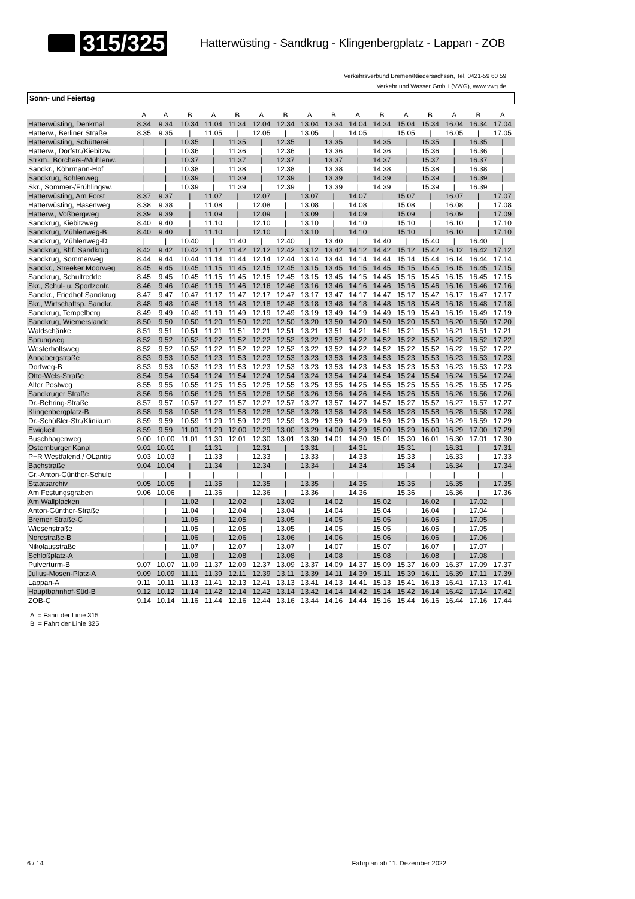315/325 Hatterwüsting - Sandkrug - Klingenbergplatz - Lappan - ZOB
Verkehrsverbund Bremen/Niedersachsen, Tel. 0421-59 60 59
Verkehr und Wasser GmbH (VWG), www.vwg.de
Sonn- und Feiertag
| | A | A | B | A | B | A | B | A | B | A | B | A | B | A | B | A |
| --- | --- | --- | --- | --- | --- | --- | --- | --- | --- | --- | --- | --- | --- | --- | --- | --- |
| Hatterwüsting, Denkmal | 8.34 | 9.34 | 10.34 | 11.04 | 11.34 | 12.04 | 12.34 | 13.04 | 13.34 | 14.04 | 14.34 | 15.04 | 15.34 | 16.04 | 16.34 | 17.04 |
| Hatterw., Berliner Straße | 8.35 | 9.35 | / | 11.05 | / | 12.05 | / | 13.05 | / | 14.05 | / | 15.05 | / | 16.05 | / | 17.05 |
| Hatterwüsting, Schütterei | / | / | 10.35 | / | 11.35 | / | 12.35 | / | 13.35 | / | 14.35 | / | 15.35 | / | 16.35 | / |
| Hatterw., Dorfstr./Kiebitzw. | / | / | 10.36 | / | 11.36 | / | 12.36 | / | 13.36 | / | 14.36 | / | 15.36 | / | 16.36 | / |
| Strkm., Borchers-/Mühlenw. | / | / | 10.37 | / | 11.37 | / | 12.37 | / | 13.37 | / | 14.37 | / | 15.37 | / | 16.37 | / |
| Sandkr., Köhrmann-Hof | / | / | 10.38 | / | 11.38 | / | 12.38 | / | 13.38 | / | 14.38 | / | 15.38 | / | 16.38 | / |
| Sandkrug, Bohlenweg | / | / | 10.39 | / | 11.39 | / | 12.39 | / | 13.39 | / | 14.39 | / | 15.39 | / | 16.39 | / |
| Skr., Sommer-/Frühlingsw. | / | / | 10.39 | / | 11.39 | / | 12.39 | / | 13.39 | / | 14.39 | / | 15.39 | / | 16.39 | / |
| Hatterwüsting, Am Forst | 8.37 | 9.37 | / | 11.07 | / | 12.07 | / | 13.07 | / | 14.07 | / | 15.07 | / | 16.07 | / | 17.07 |
| Hatterwüsting, Hasenweg | 8.38 | 9.38 | / | 11.08 | / | 12.08 | / | 13.08 | / | 14.08 | / | 15.08 | / | 16.08 | / | 17.08 |
| Hatterw., Voßbergweg | 8.39 | 9.39 | / | 11.09 | / | 12.09 | / | 13.09 | / | 14.09 | / | 15.09 | / | 16.09 | / | 17.09 |
| Sandkrug, Kiebitzweg | 8.40 | 9.40 | / | 11.10 | / | 12.10 | / | 13.10 | / | 14.10 | / | 15.10 | / | 16.10 | / | 17.10 |
| Sandkrug, Mühlenweg-B | 8.40 | 9.40 | / | 11.10 | / | 12.10 | / | 13.10 | / | 14.10 | / | 15.10 | / | 16.10 | / | 17.10 |
| Sandkrug, Mühlenweg-D | / | / | 10.40 | / | 11.40 | / | 12.40 | / | 13.40 | / | 14.40 | / | 15.40 | / | 16.40 | / |
| Sandkrug, Bhf. Sandkrug | 8.42 | 9.42 | 10.42 | 11.12 | 11.42 | 12.12 | 12.42 | 13.12 | 13.42 | 14.12 | 14.42 | 15.12 | 15.42 | 16.12 | 16.42 | 17.12 |
| Sandkrug, Sommerweg | 8.44 | 9.44 | 10.44 | 11.14 | 11.44 | 12.14 | 12.44 | 13.14 | 13.44 | 14.14 | 14.44 | 15.14 | 15.44 | 16.14 | 16.44 | 17.14 |
| Sandkr., Streeker Moorweg | 8.45 | 9.45 | 10.45 | 11.15 | 11.45 | 12.15 | 12.45 | 13.15 | 13.45 | 14.15 | 14.45 | 15.15 | 15.45 | 16.15 | 16.45 | 17.15 |
| Sandkrug, Schultredde | 8.45 | 9.45 | 10.45 | 11.15 | 11.45 | 12.15 | 12.45 | 13.15 | 13.45 | 14.15 | 14.45 | 15.15 | 15.45 | 16.15 | 16.45 | 17.15 |
| Skr., Schul- u. Sportzentr. | 8.46 | 9.46 | 10.46 | 11.16 | 11.46 | 12.16 | 12.46 | 13.16 | 13.46 | 14.16 | 14.46 | 15.16 | 15.46 | 16.16 | 16.46 | 17.16 |
| Sandkr., Friedhof Sandkrug | 8.47 | 9.47 | 10.47 | 11.17 | 11.47 | 12.17 | 12.47 | 13.17 | 13.47 | 14.17 | 14.47 | 15.17 | 15.47 | 16.17 | 16.47 | 17.17 |
| Skr., Wirtschaftsp. Sandkr. | 8.48 | 9.48 | 10.48 | 11.18 | 11.48 | 12.18 | 12.48 | 13.18 | 13.48 | 14.18 | 14.48 | 15.18 | 15.48 | 16.18 | 16.48 | 17.18 |
| Sandkrug, Tempelberg | 8.49 | 9.49 | 10.49 | 11.19 | 11.49 | 12.19 | 12.49 | 13.19 | 13.49 | 14.19 | 14.49 | 15.19 | 15.49 | 16.19 | 16.49 | 17.19 |
| Sandkrug, Wiemerslande | 8.50 | 9.50 | 10.50 | 11.20 | 11.50 | 12.20 | 12.50 | 13.20 | 13.50 | 14.20 | 14.50 | 15.20 | 15.50 | 16.20 | 16.50 | 17.20 |
| Waldschänke | 8.51 | 9.51 | 10.51 | 11.21 | 11.51 | 12.21 | 12.51 | 13.21 | 13.51 | 14.21 | 14.51 | 15.21 | 15.51 | 16.21 | 16.51 | 17.21 |
| Sprungweg | 8.52 | 9.52 | 10.52 | 11.22 | 11.52 | 12.22 | 12.52 | 13.22 | 13.52 | 14.22 | 14.52 | 15.22 | 15.52 | 16.22 | 16.52 | 17.22 |
| Westerholtsweg | 8.52 | 9.52 | 10.52 | 11.22 | 11.52 | 12.22 | 12.52 | 13.22 | 13.52 | 14.22 | 14.52 | 15.22 | 15.52 | 16.22 | 16.52 | 17.22 |
| Annabergstraße | 8.53 | 9.53 | 10.53 | 11.23 | 11.53 | 12.23 | 12.53 | 13.23 | 13.53 | 14.23 | 14.53 | 15.23 | 15.53 | 16.23 | 16.53 | 17.23 |
| Dorfweg-B | 8.53 | 9.53 | 10.53 | 11.23 | 11.53 | 12.23 | 12.53 | 13.23 | 13.53 | 14.23 | 14.53 | 15.23 | 15.53 | 16.23 | 16.53 | 17.23 |
| Otto-Wels-Straße | 8.54 | 9.54 | 10.54 | 11.24 | 11.54 | 12.24 | 12.54 | 13.24 | 13.54 | 14.24 | 14.54 | 15.24 | 15.54 | 16.24 | 16.54 | 17.24 |
| Alter Postweg | 8.55 | 9.55 | 10.55 | 11.25 | 11.55 | 12.25 | 12.55 | 13.25 | 13.55 | 14.25 | 14.55 | 15.25 | 15.55 | 16.25 | 16.55 | 17.25 |
| Sandkruger Straße | 8.56 | 9.56 | 10.56 | 11.26 | 11.56 | 12.26 | 12.56 | 13.26 | 13.56 | 14.26 | 14.56 | 15.26 | 15.56 | 16.26 | 16.56 | 17.26 |
| Dr.-Behring-Straße | 8.57 | 9.57 | 10.57 | 11.27 | 11.57 | 12.27 | 12.57 | 13.27 | 13.57 | 14.27 | 14.57 | 15.27 | 15.57 | 16.27 | 16.57 | 17.27 |
| Klingenbergplatz-B | 8.58 | 9.58 | 10.58 | 11.28 | 11.58 | 12.28 | 12.58 | 13.28 | 13.58 | 14.28 | 14.58 | 15.28 | 15.58 | 16.28 | 16.58 | 17.28 |
| Dr.-Schüßler-Str./Klinikum | 8.59 | 9.59 | 10.59 | 11.29 | 11.59 | 12.29 | 12.59 | 13.29 | 13.59 | 14.29 | 14.59 | 15.29 | 15.59 | 16.29 | 16.59 | 17.29 |
| Ewigkeit | 8.59 | 9.59 | 11.00 | 11.29 | 12.00 | 12.29 | 13.00 | 13.29 | 14.00 | 14.29 | 15.00 | 15.29 | 16.00 | 16.29 | 17.00 | 17.29 |
| Buschhagenweg | 9.00 | 10.00 | 11.01 | 11.30 | 12.01 | 12.30 | 13.01 | 13.30 | 14.01 | 14.30 | 15.01 | 15.30 | 16.01 | 16.30 | 17.01 | 17.30 |
| Osternburger Kanal | 9.01 | 10.01 | / | 11.31 | / | 12.31 | / | 13.31 | / | 14.31 | / | 15.31 | / | 16.31 | / | 17.31 |
| P+R Westfalend./ OLantis | 9.03 | 10.03 | / | 11.33 | / | 12.33 | / | 13.33 | / | 14.33 | / | 15.33 | / | 16.33 | / | 17.33 |
| Bachstraße | 9.04 | 10.04 | / | 11.34 | / | 12.34 | / | 13.34 | / | 14.34 | / | 15.34 | / | 16.34 | / | 17.34 |
| Gr.-Anton-Günther-Schule | / | / | / | / | / | / | / | / | / | / | / | / | / | / | / | / |
| Staatsarchiv | 9.05 | 10.05 | / | 11.35 | / | 12.35 | / | 13.35 | / | 14.35 | / | 15.35 | / | 16.35 | / | 17.35 |
| Am Festungsgraben | 9.06 | 10.06 | / | 11.36 | / | 12.36 | / | 13.36 | / | 14.36 | / | 15.36 | / | 16.36 | / | 17.36 |
| Am Wallplacken | / | / | 11.02 | / | 12.02 | / | 13.02 | / | 14.02 | / | 15.02 | / | 16.02 | / | 17.02 | / |
| Anton-Günther-Straße | / | / | 11.04 | / | 12.04 | / | 13.04 | / | 14.04 | / | 15.04 | / | 16.04 | / | 17.04 | / |
| Bremer Straße-C | / | / | 11.05 | / | 12.05 | / | 13.05 | / | 14.05 | / | 15.05 | / | 16.05 | / | 17.05 | / |
| Wiesenstraße | / | / | 11.05 | / | 12.05 | / | 13.05 | / | 14.05 | / | 15.05 | / | 16.05 | / | 17.05 | / |
| Nordstraße-B | / | / | 11.06 | / | 12.06 | / | 13.06 | / | 14.06 | / | 15.06 | / | 16.06 | / | 17.06 | / |
| Nikolausstraße | / | / | 11.07 | / | 12.07 | / | 13.07 | / | 14.07 | / | 15.07 | / | 16.07 | / | 17.07 | / |
| Schloßplatz-A | / | / | 11.08 | / | 12.08 | / | 13.08 | / | 14.08 | / | 15.08 | / | 16.08 | / | 17.08 | / |
| Pulverturm-B | 9.07 | 10.07 | 11.09 | 11.37 | 12.09 | 12.37 | 13.09 | 13.37 | 14.09 | 14.37 | 15.09 | 15.37 | 16.09 | 16.37 | 17.09 | 17.37 |
| Julius-Mosen-Platz-A | 9.09 | 10.09 | 11.11 | 11.39 | 12.11 | 12.39 | 13.11 | 13.39 | 14.11 | 14.39 | 15.11 | 15.39 | 16.11 | 16.39 | 17.11 | 17.39 |
| Lappan-A | 9.11 | 10.11 | 11.13 | 11.41 | 12.13 | 12.41 | 13.13 | 13.41 | 14.13 | 14.41 | 15.13 | 15.41 | 16.13 | 16.41 | 17.13 | 17.41 |
| Hauptbahnhof-Süd-B | 9.12 | 10.12 | 11.14 | 11.42 | 12.14 | 12.42 | 13.14 | 13.42 | 14.14 | 14.42 | 15.14 | 15.42 | 16.14 | 16.42 | 17.14 | 17.42 |
| ZOB-C | 9.14 | 10.14 | 11.16 | 11.44 | 12.16 | 12.44 | 13.16 | 13.44 | 14.16 | 14.44 | 15.16 | 15.44 | 16.16 | 16.44 | 17.16 | 17.44 |
A = Fahrt der Linie 315
B = Fahrt der Linie 325
6 / 14 Fahrplan ab 11. Dezember 2022